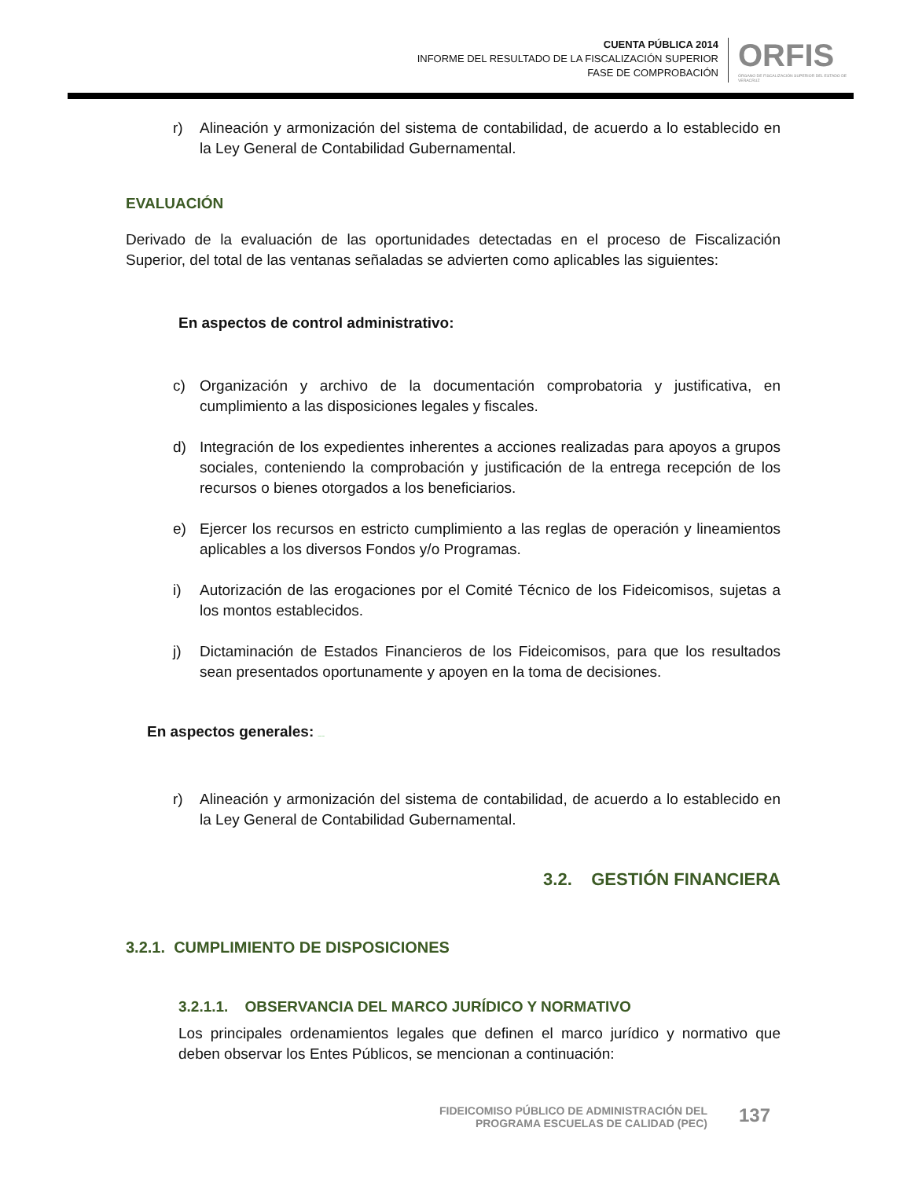CUENTA PÚBLICA 2014
INFORME DEL RESULTADO DE LA FISCALIZACIÓN SUPERIOR
FASE DE COMPROBACIÓN
ORFIS
ÓRGANO DE FISCALIZACIÓN SUPERIOR DEL ESTADO DE VERACRUZ
r) Alineación y armonización del sistema de contabilidad, de acuerdo a lo establecido en la Ley General de Contabilidad Gubernamental.
EVALUACIÓN
Derivado de la evaluación de las oportunidades detectadas en el proceso de Fiscalización Superior, del total de las ventanas señaladas se advierten como aplicables las siguientes:
En aspectos de control administrativo:
c) Organización y archivo de la documentación comprobatoria y justificativa, en cumplimiento a las disposiciones legales y fiscales.
d) Integración de los expedientes inherentes a acciones realizadas para apoyos a grupos sociales, conteniendo la comprobación y justificación de la entrega recepción de los recursos o bienes otorgados a los beneficiarios.
e) Ejercer los recursos en estricto cumplimiento a las reglas de operación y lineamientos aplicables a los diversos Fondos y/o Programas.
i) Autorización de las erogaciones por el Comité Técnico de los Fideicomisos, sujetas a los montos establecidos.
j) Dictaminación de Estados Financieros de los Fideicomisos, para que los resultados sean presentados oportunamente y apoyen en la toma de decisiones.
En aspectos generales: ORIGINAL ORFIS
r) Alineación y armonización del sistema de contabilidad, de acuerdo a lo establecido en la Ley General de Contabilidad Gubernamental.
3.2. GESTIÓN FINANCIERA
3.2.1. CUMPLIMIENTO DE DISPOSICIONES
3.2.1.1. OBSERVANCIA DEL MARCO JURÍDICO Y NORMATIVO
Los principales ordenamientos legales que definen el marco jurídico y normativo que deben observar los Entes Públicos, se mencionan a continuación:
FIDEICOMISO PÚBLICO DE ADMINISTRACIÓN DEL
PROGRAMA ESCUELAS DE CALIDAD (PEC)
137